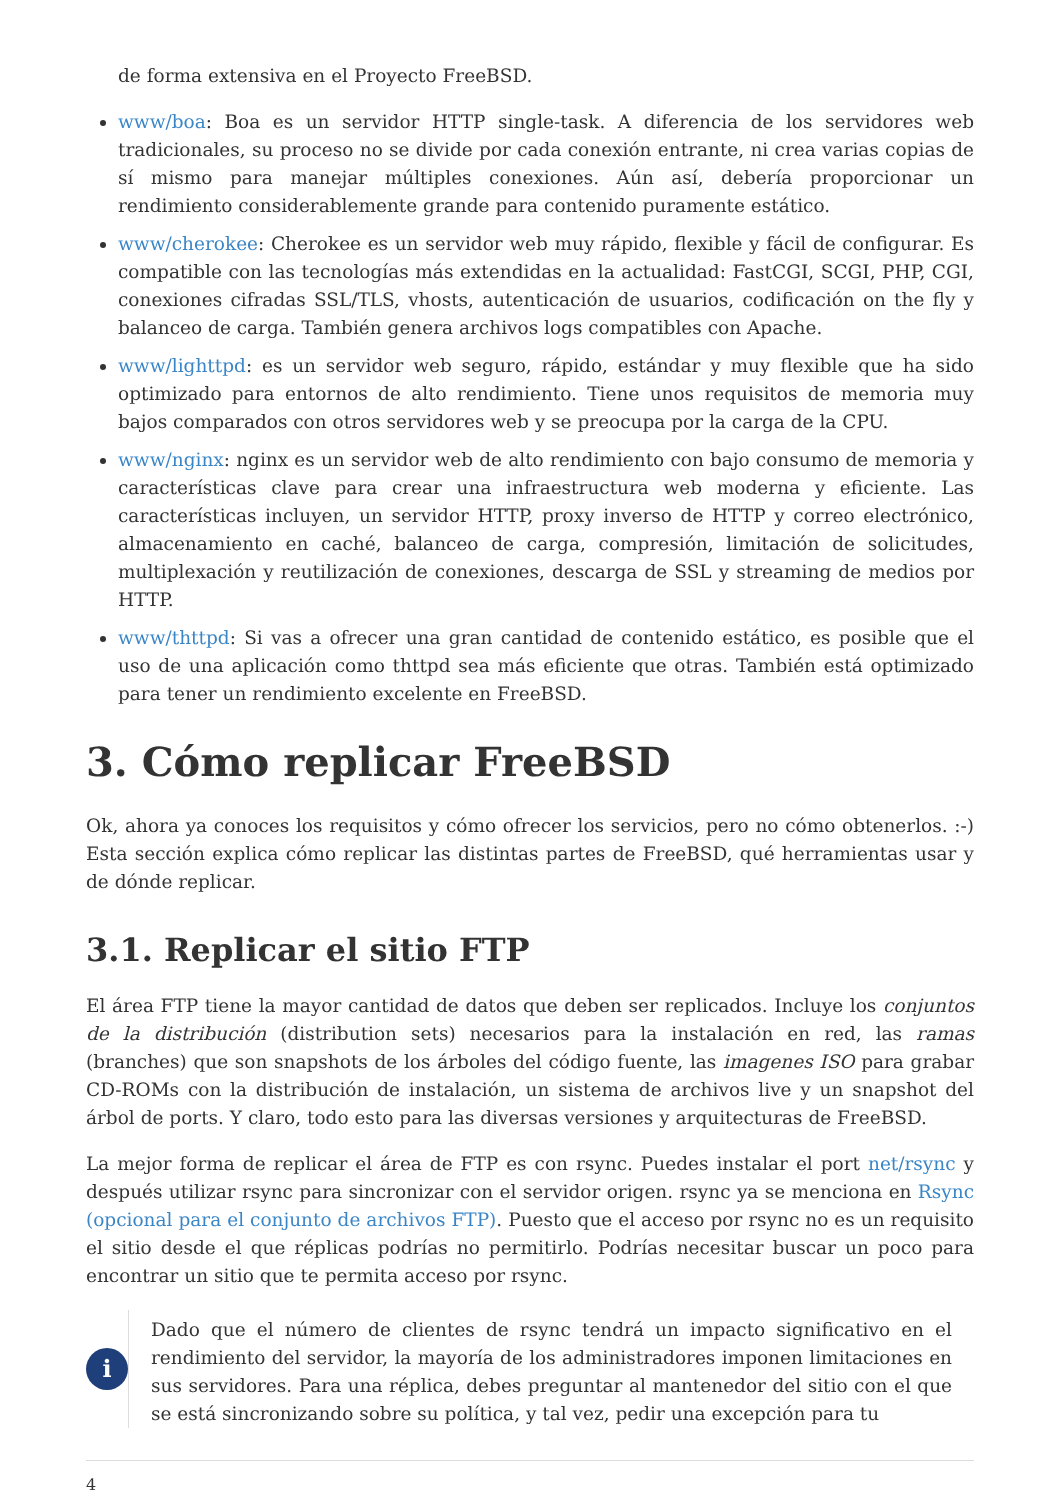de forma extensiva en el Proyecto FreeBSD.
www/boa: Boa es un servidor HTTP single-task. A diferencia de los servidores web tradicionales, su proceso no se divide por cada conexión entrante, ni crea varias copias de sí mismo para manejar múltiples conexiones. Aún así, debería proporcionar un rendimiento considerablemente grande para contenido puramente estático.
www/cherokee: Cherokee es un servidor web muy rápido, flexible y fácil de configurar. Es compatible con las tecnologías más extendidas en la actualidad: FastCGI, SCGI, PHP, CGI, conexiones cifradas SSL/TLS, vhosts, autenticación de usuarios, codificación on the fly y balanceo de carga. También genera archivos logs compatibles con Apache.
www/lighttpd: es un servidor web seguro, rápido, estándar y muy flexible que ha sido optimizado para entornos de alto rendimiento. Tiene unos requisitos de memoria muy bajos comparados con otros servidores web y se preocupa por la carga de la CPU.
www/nginx: nginx es un servidor web de alto rendimiento con bajo consumo de memoria y características clave para crear una infraestructura web moderna y eficiente. Las características incluyen, un servidor HTTP, proxy inverso de HTTP y correo electrónico, almacenamiento en caché, balanceo de carga, compresión, limitación de solicitudes, multiplexación y reutilización de conexiones, descarga de SSL y streaming de medios por HTTP.
www/thttpd: Si vas a ofrecer una gran cantidad de contenido estático, es posible que el uso de una aplicación como thttpd sea más eficiente que otras. También está optimizado para tener un rendimiento excelente en FreeBSD.
3. Cómo replicar FreeBSD
Ok, ahora ya conoces los requisitos y cómo ofrecer los servicios, pero no cómo obtenerlos. :-) Esta sección explica cómo replicar las distintas partes de FreeBSD, qué herramientas usar y de dónde replicar.
3.1. Replicar el sitio FTP
El área FTP tiene la mayor cantidad de datos que deben ser replicados. Incluye los conjuntos de la distribución (distribution sets) necesarios para la instalación en red, las ramas (branches) que son snapshots de los árboles del código fuente, las imagenes ISO para grabar CD-ROMs con la distribución de instalación, un sistema de archivos live y un snapshot del árbol de ports. Y claro, todo esto para las diversas versiones y arquitecturas de FreeBSD.
La mejor forma de replicar el área de FTP es con rsync. Puedes instalar el port net/rsync y después utilizar rsync para sincronizar con el servidor origen. rsync ya se menciona en Rsync (opcional para el conjunto de archivos FTP). Puesto que el acceso por rsync no es un requisito el sitio desde el que réplicas podrías no permitirlo. Podrías necesitar buscar un poco para encontrar un sitio que te permita acceso por rsync.
i
Dado que el número de clientes de rsync tendrá un impacto significativo en el rendimiento del servidor, la mayoría de los administradores imponen limitaciones en sus servidores. Para una réplica, debes preguntar al mantenedor del sitio con el que se está sincronizando sobre su política, y tal vez, pedir una excepción para tu
4